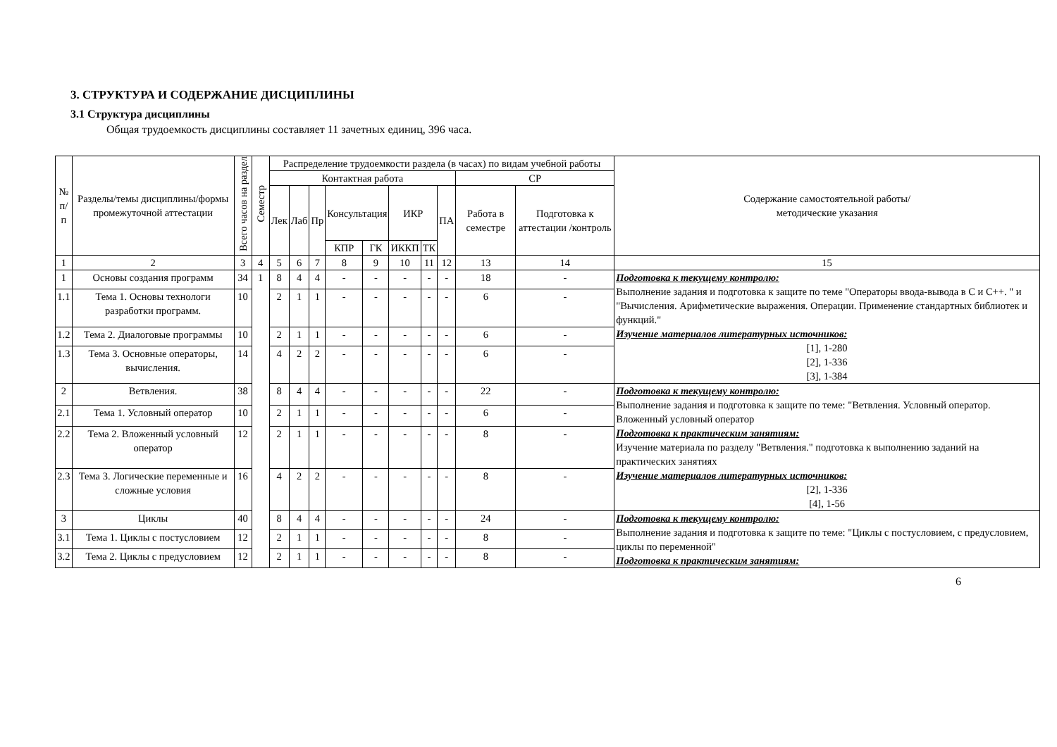3. СТРУКТУРА И СОДЕРЖАНИЕ ДИСЦИПЛИНЫ
3.1 Структура дисциплины
Общая трудоемкость дисциплины составляет 11 зачетных единиц, 396 часа.
| № п/п | Разделы/темы дисциплины/формы промежуточной аттестации | Всего часов на раздел | Семестр | Распределение трудоемкости раздела (в часах) по видам учебной работы | | | | | | | | | | Содержание самостоятельной работы/ методические указания |
| --- | --- | --- | --- | --- | --- | --- | --- | --- | --- | --- | --- | --- | --- | --- |
| | | | | Контактная работа | | | | | | | | СР | | |
| | | | | Лек | Лаб | Пр | Консультация | | ИКР | | ПА | Работа в семестре | Подготовка к аттестации /контроль | |
| | | | | | | | КПР | ГК | ИККП | ТК | | | | |
| 1 | 2 | 3 | 4 | 5 | 6 | 7 | 8 | 9 | 10 | 11 | 12 | 13 | 14 | 15 |
| 1 | Основы создания программ | 34 | 1 | 8 | 4 | 4 | - | - | - | - | - | 18 | - | Подготовка к текущему контролю: Выполнение задания и подготовка к защите по теме "Операторы ввода-вывода в С и С++. " и "Вычисления. Арифметические выражения. Операции. Применение стандартных библиотек и функций." Изучение материалов литературных источников: [1], 1-280 [2], 1-336 [3], 1-384 |
| 1.1 | Тема 1. Основы технологи разработки программ. | 10 | | 2 | 1 | 1 | - | - | - | - | - | 6 | - | |
| 1.2 | Тема 2. Диалоговые программы | 10 | | 2 | 1 | 1 | - | - | - | - | - | 6 | - | |
| 1.3 | Тема 3. Основные операторы, вычисления. | 14 | | 4 | 2 | 2 | - | - | - | - | - | 6 | - | |
| 2 | Ветвления. | 38 | | 8 | 4 | 4 | - | - | - | - | - | 22 | - | Подготовка к текущему контролю: Выполнение задания и подготовка к защите по теме: "Ветвления. Условный оператор. Вложенный условный оператор Подготовка к практическим занятиям: Изучение материала по разделу "Ветвления." подготовка к выполнению заданий на практических занятиях Изучение материалов литературных источников: [2], 1-336 [4], 1-56 |
| 2.1 | Тема 1. Условный оператор | 10 | | 2 | 1 | 1 | - | - | - | - | - | 6 | - | |
| 2.2 | Тема 2. Вложенный условный оператор | 12 | | 2 | 1 | 1 | - | - | - | - | - | 8 | - | |
| 2.3 | Тема 3. Логические переменные и сложные условия | 16 | | 4 | 2 | 2 | - | - | - | - | - | 8 | - | |
| 3 | Циклы | 40 | | 8 | 4 | 4 | - | - | - | - | - | 24 | - | Подготовка к текущему контролю: Выполнение задания и подготовка к защите по теме: "Циклы с постусловием, с предусловием, циклы по переменной" Подготовка к практическим занятиям: |
| 3.1 | Тема 1. Циклы с постусловием | 12 | | 2 | 1 | 1 | - | - | - | - | - | 8 | - | |
| 3.2 | Тема 2. Циклы с предусловием | 12 | | 2 | 1 | 1 | - | - | - | - | - | 8 | - | |
6